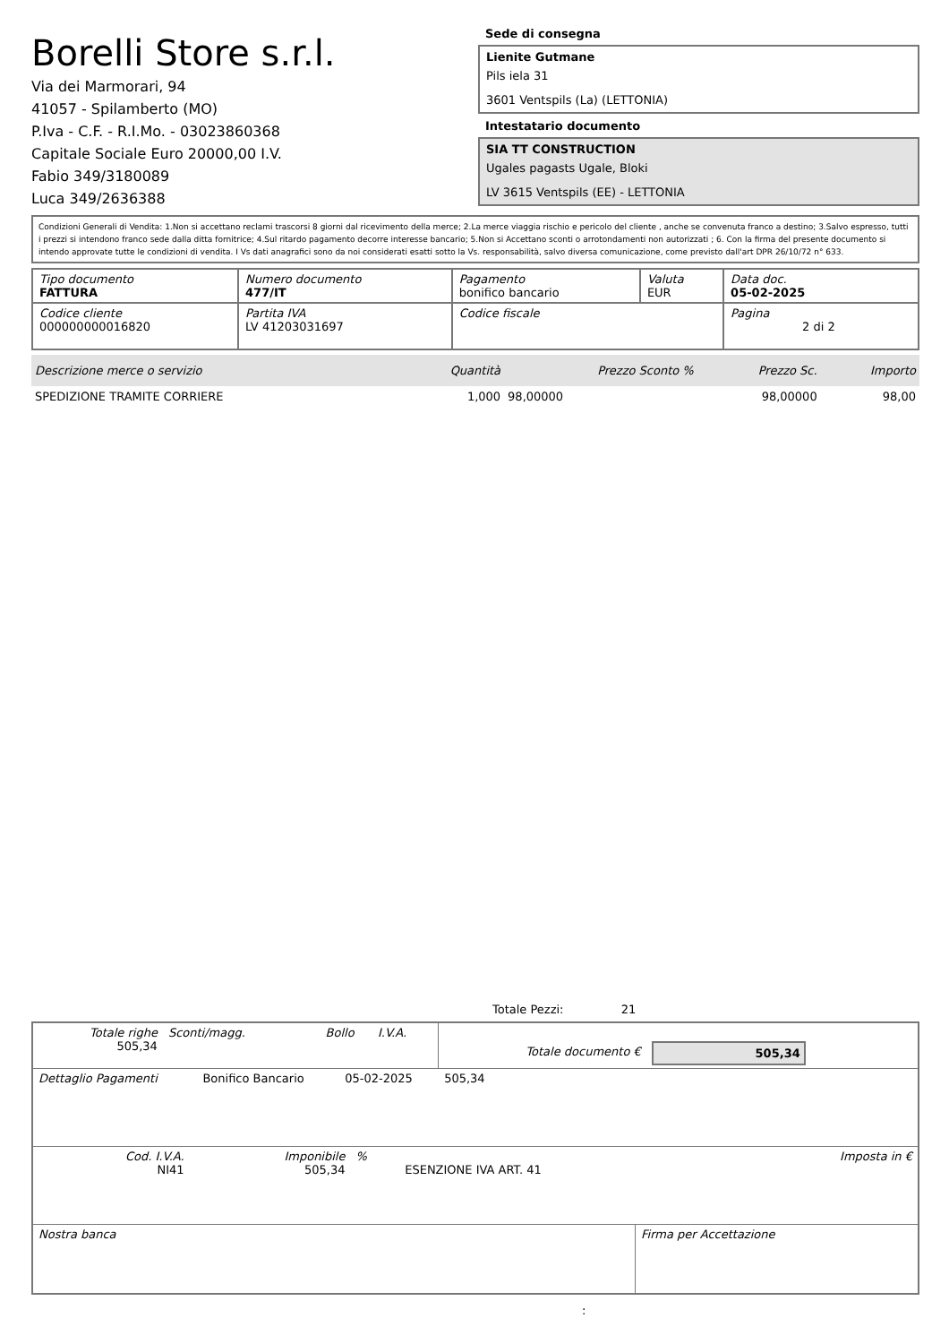Borelli Store s.r.l.
Via dei Marmorari, 94
41057 - Spilamberto (MO)
P.Iva - C.F. - R.I.Mo. - 03023860368
Capitale Sociale Euro 20000,00 I.V.
Fabio 349/3180089
Luca 349/2636388
Sede di consegna
Lienite Gutmane
Pils iela 31
3601 Ventspils (La) (LETTONIA)
Intestatario documento
SIA TT CONSTRUCTION
Ugales pagasts Ugale, Bloki
LV 3615 Ventspils (EE) - LETTONIA
Condizioni Generali di Vendita: 1.Non si accettano reclami trascorsi 8 giorni dal ricevimento della merce; 2.La merce viaggia rischio e pericolo del cliente , anche se convenuta franco a destino; 3.Salvo espresso, tutti i prezzi si intendono franco sede dalla ditta fornitrice; 4.Sul ritardo pagamento decorre interesse bancario; 5.Non si Accettano sconti o arrotondamenti non autorizzati ; 6. Con la firma del presente documento si intendo approvate tutte le condizioni di vendita. I Vs dati anagrafici sono da noi considerati esatti sotto la Vs. responsabilità, salvo diversa comunicazione, come previsto dall'art DPR 26/10/72 n° 633.
| Tipo documento FATTURA | Numero documento 477/IT | Pagamento bonifico bancario | Valuta EUR | Data doc. 05-02-2025 |
| Codice cliente 000000000016820 | Partita IVA LV 41203031697 | Codice fiscale | | Pagina 2 di 2 |
| Descrizione merce o servizio | Quantità | Prezzo Sconto % | Prezzo Sc. | Importo |
| --- | --- | --- | --- | --- |
| SPEDIZIONE TRAMITE CORRIERE | 1,000 | 98,00000 | 98,00000 | 98,00 |
Totale Pezzi: 21
| Totale righe 505,34 | Sconti/magg. | Bollo | I.V.A. | Totale documento € | 505,34 |
| Dettaglio Pagamenti | Bonifico Bancario | 05-02-2025 | 505,34 | |
| Cod. I.V.A. NI41 | Imponibile 505,34 | % | ESENZIONE IVA ART. 41 | Imposta in € |
| Nostra banca | Firma per Accettazione |
: